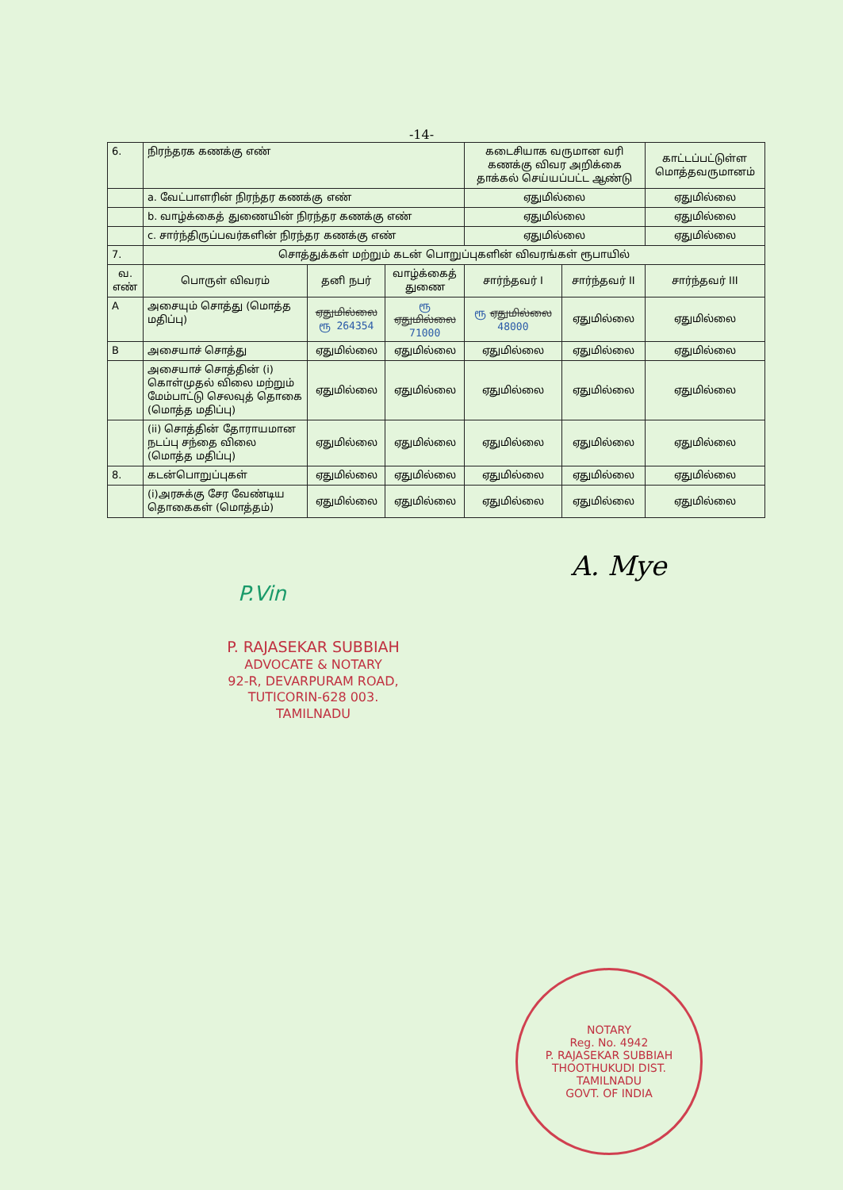-14-
| 6. | நிரந்தரக கணக்கு எண் | | | கடைசியாக வருமான வரி கணக்கு விவர அறிக்கை தாக்கல் செய்யப்பட்ட ஆண்டு | | காட்டப்பட்டுள்ள மொத்தவருமானம் |
| | a. வேட்பாளரின் நிரந்தர கணக்கு எண் | | | ஏதுமில்லை | | ஏதுமில்லை |
| | b. வாழ்க்கைத் துணையின் நிரந்தர கணக்கு எண் | | | ஏதுமில்லை | | ஏதுமில்லை |
| | c. சார்ந்திருப்பவர்களின் நிரந்தர கணக்கு எண் | | | ஏதுமில்லை | | ஏதுமில்லை |
| 7. | சொத்துக்கள் மற்றும் கடன் பொறுப்புகளின் விவரங்கள் ரூபாயில் | | | | | |
| வ. எண் | பொருள் விவரம் | தனி நபர் | வாழ்க்கைத் துணை | சார்ந்தவர் I | சார்ந்தவர் II | சார்ந்தவர் III |
| A | அசையும் சொத்து (மொத்த மதிப்பு) | ஏதுமில்லை ரூ 264354 | ரூ ஏதுமில்லை 71000 | ரூ ஏதுமில்லை 48000 | ஏதுமில்லை | ஏதுமில்லை |
| B | அசையாச் சொத்து | ஏதுமில்லை | ஏதுமில்லை | ஏதுமில்லை | ஏதுமில்லை | ஏதுமில்லை |
| | அசையாச் சொத்தின் (i) கொள்முதல் விலை மற்றும் மேம்பாட்டு செலவுத் தொகை (மொத்த மதிப்பு) | ஏதுமில்லை | ஏதுமில்லை | ஏதுமில்லை | ஏதுமில்லை | ஏதுமில்லை |
| | (ii) சொத்தின் தோராயமான நடப்பு சந்தை விலை (மொத்த மதிப்பு) | ஏதுமில்லை | ஏதுமில்லை | ஏதுமில்லை | ஏதுமில்லை | ஏதுமில்லை |
| 8. | கடன்பொறுப்புகள் | ஏதுமில்லை | ஏதுமில்லை | ஏதுமில்லை | ஏதுமில்லை | ஏதுமில்லை |
| | (i)அரசுக்கு சேர வேண்டிய தொகைகள் (மொத்தம்) | ஏதுமில்லை | ஏதுமில்லை | ஏதுமில்லை | ஏதுமில்லை | ஏதுமில்லை |
A. Mye
P.Vin
P. RAJASEKAR SUBBIAH
ADVOCATE & NOTARY
92-R, DEVARPURAM ROAD,
TUTICORIN-628 003.
TAMILNADU
NOTARY
Reg. No. 4942
P. RAJASEKAR SUBBIAH
THOOTHUKUDI DIST.
TAMILNADU
GOVT. OF INDIA